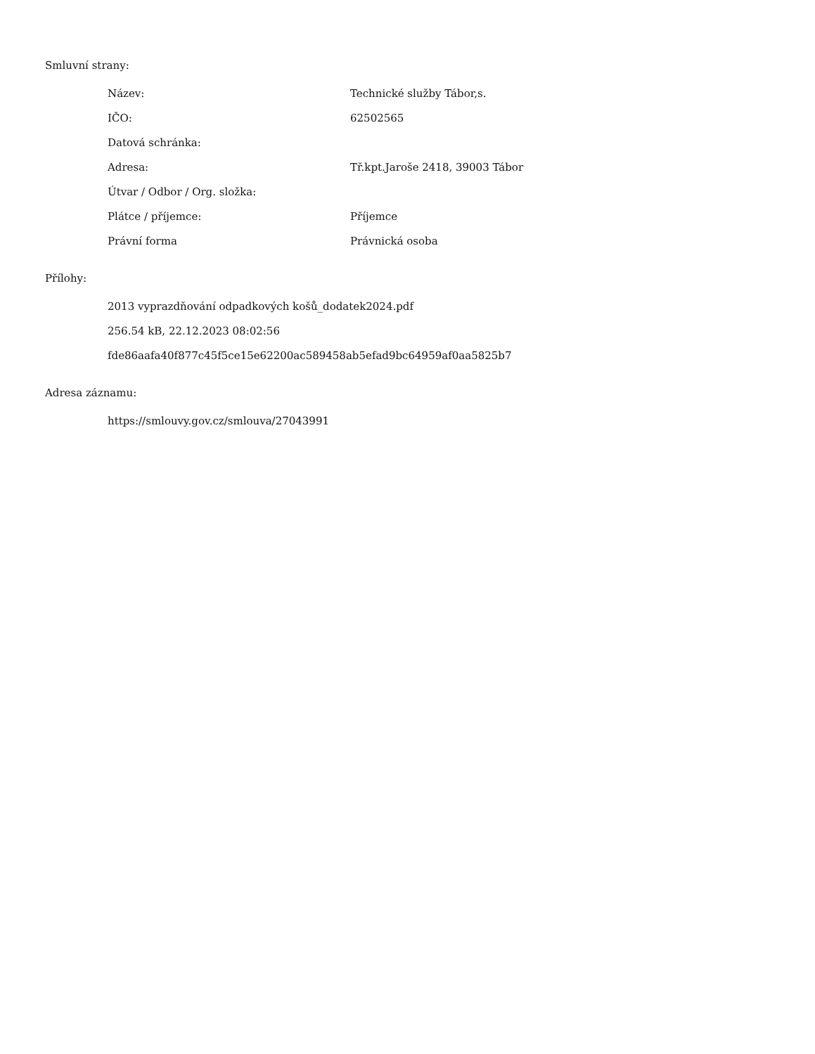Smluvní strany:
| Název: | Technické služby Tábor,s. |
| IČO: | 62502565 |
| Datová schránka: | |
| Adresa: | Tř.kpt.Jaroše 2418, 39003 Tábor |
| Útvar / Odbor / Org. složka: | |
| Plátce / příjemce: | Příjemce |
| Právní forma | Právnická osoba |
Přílohy:
2013 vyprazdňování odpadkových košů_dodatek2024.pdf
256.54 kB, 22.12.2023 08:02:56
fde86aafa40f877c45f5ce15e62200ac589458ab5efad9bc64959af0aa5825b7
Adresa záznamu:
https://smlouvy.gov.cz/smlouva/27043991